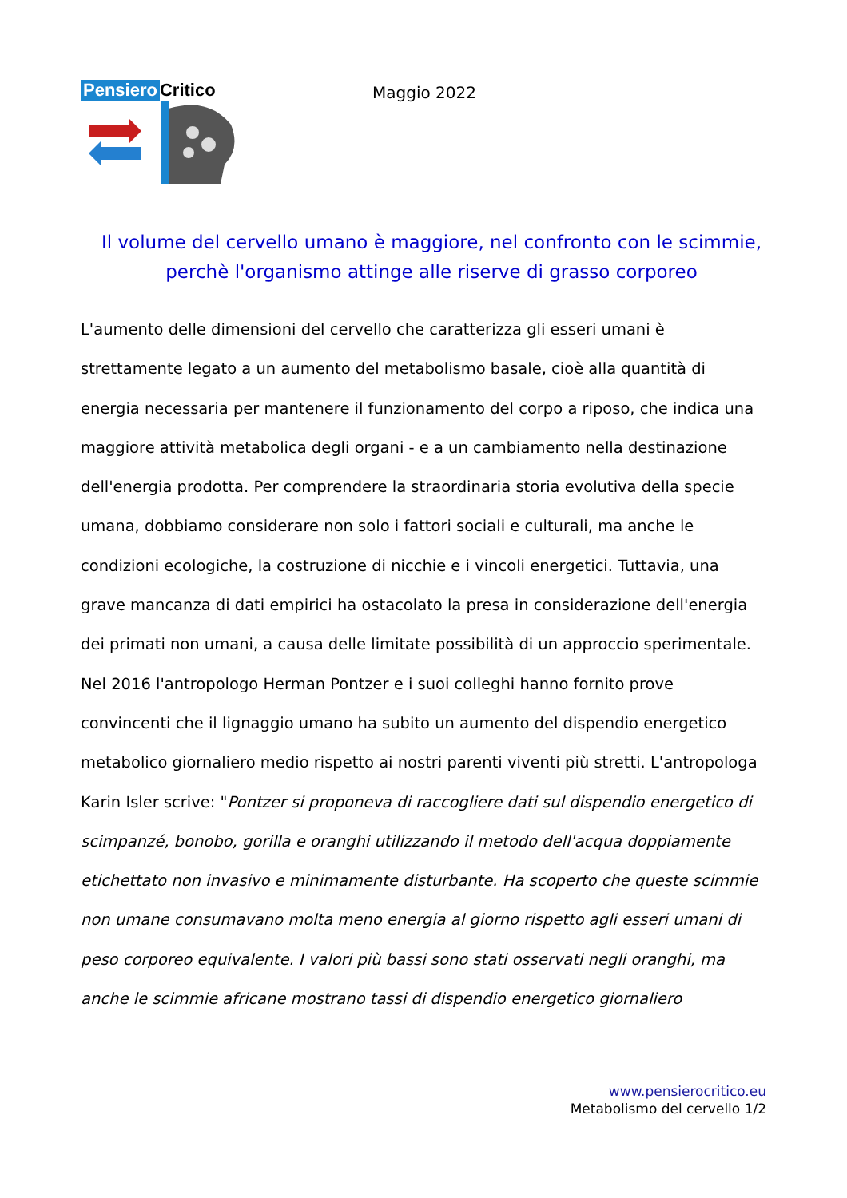Pensiero Critico
Maggio 2022
Il volume del cervello umano è maggiore, nel confronto con le scimmie,
perchè l'organismo attinge alle riserve di grasso corporeo
L'aumento delle dimensioni del cervello che caratterizza gli esseri umani è strettamente legato a un aumento del metabolismo basale, cioè alla quantità di energia necessaria per mantenere il funzionamento del corpo a riposo, che indica una maggiore attività metabolica degli organi - e a un cambiamento nella destinazione dell'energia prodotta. Per comprendere la straordinaria storia evolutiva della specie umana, dobbiamo considerare non solo i fattori sociali e culturali, ma anche le condizioni ecologiche, la costruzione di nicchie e i vincoli energetici. Tuttavia, una grave mancanza di dati empirici ha ostacolato la presa in considerazione dell'energia dei primati non umani, a causa delle limitate possibilità di un approccio sperimentale. Nel 2016 l'antropologo Herman Pontzer e i suoi colleghi hanno fornito prove convincenti che il lignaggio umano ha subito un aumento del dispendio energetico metabolico giornaliero medio rispetto ai nostri parenti viventi più stretti. L'antropologa Karin Isler scrive: "Pontzer si proponeva di raccogliere dati sul dispendio energetico di scimpanzé, bonobo, gorilla e oranghi utilizzando il metodo dell'acqua doppiamente etichettato non invasivo e minimamente disturbante. Ha scoperto che queste scimmie non umane consumavano molta meno energia al giorno rispetto agli esseri umani di peso corporeo equivalente. I valori più bassi sono stati osservati negli oranghi, ma anche le scimmie africane mostrano tassi di dispendio energetico giornaliero
www.pensierocritico.eu
Metabolismo del cervello 1/2